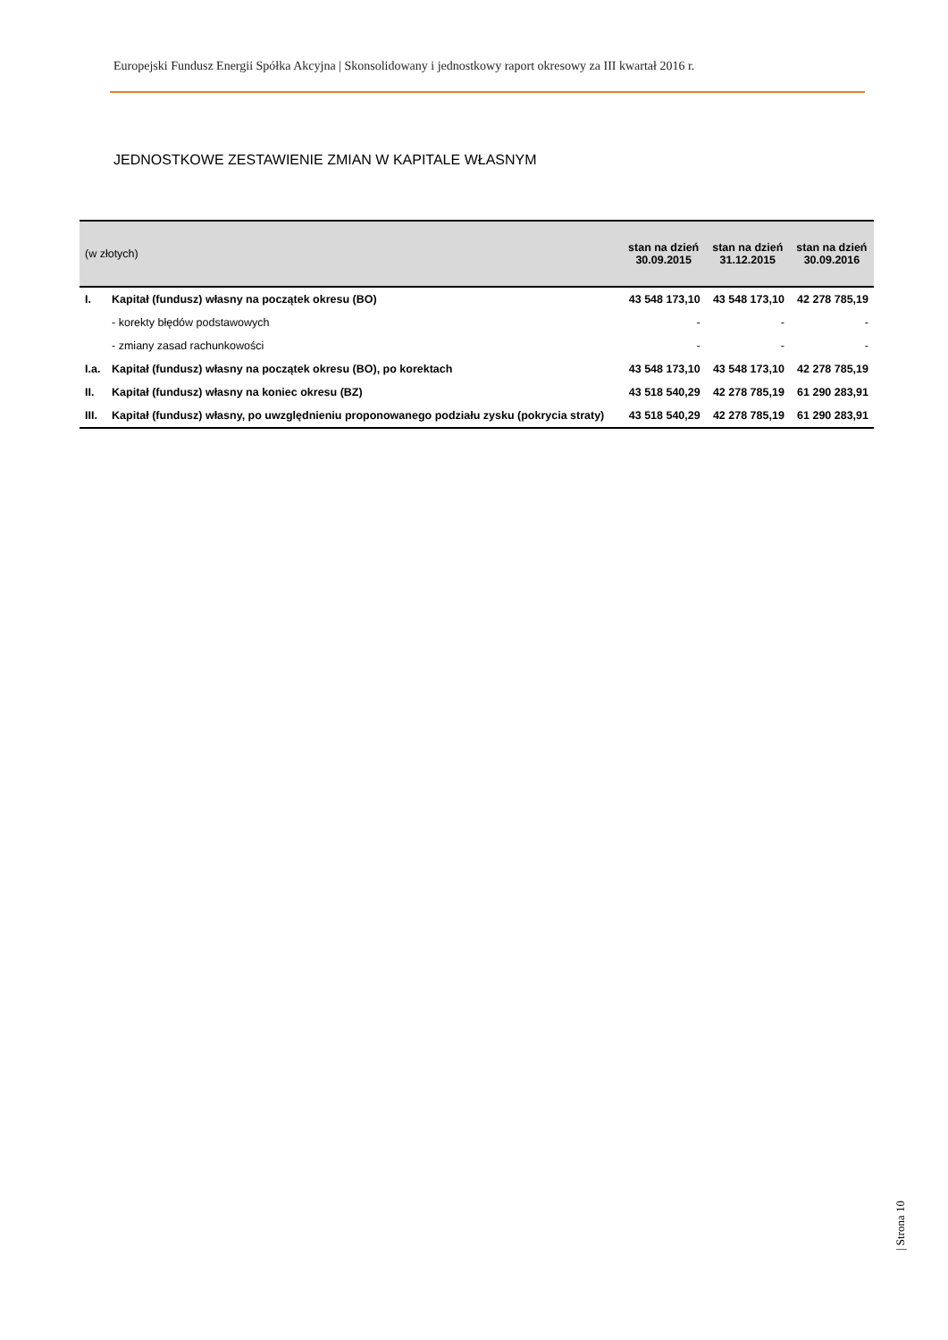Europejski Fundusz Energii Spółka Akcyjna | Skonsolidowany i jednostkowy raport okresowy za III kwartał 2016 r.
JEDNOSTKOWE ZESTAWIENIE ZMIAN W KAPITALE WŁASNYM
| (w złotych) | | stan na dzień 30.09.2015 | stan na dzień 31.12.2015 | stan na dzień 30.09.2016 |
| --- | --- | --- | --- | --- |
| I. | Kapitał (fundusz) własny na początek okresu (BO) | 43 548 173,10 | 43 548 173,10 | 42 278 785,19 |
| | - korekty błędów podstawowych | - | - | - |
| | - zmiany zasad rachunkowości | - | - | - |
| I.a. | Kapitał (fundusz) własny na początek okresu (BO), po korektach | 43 548 173,10 | 43 548 173,10 | 42 278 785,19 |
| II. | Kapitał (fundusz) własny na koniec okresu (BZ) | 43 518 540,29 | 42 278 785,19 | 61 290 283,91 |
| III. | Kapitał (fundusz) własny, po uwzględnieniu proponowanego podziału zysku (pokrycia straty) | 43 518 540,29 | 42 278 785,19 | 61 290 283,91 |
| Strona 10